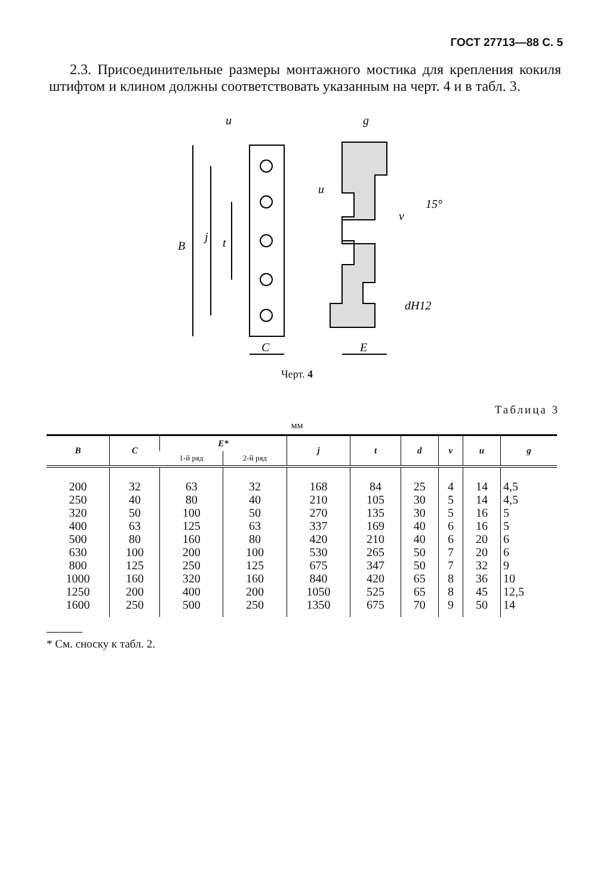ГОСТ 27713—88 С. 5
2.3. Присоединительные размеры монтажного мостика для крепления кокиля штифтом и клином должны соответствовать указанным на черт. 4 и в табл. 3.
u
g
B
j
t
C
E
u
v
15°
dH12
Черт. 4
Таблица 3
мм
| B | C | E* | | j | t | d | v | u | g |
| --- | --- | --- | --- | --- | --- | --- | --- | --- | --- |
| | | 1-й ряд | 2-й ряд | | | | | | |
| 200 250 320 400 500 630 800 1000 1250 1600 | 32 40 50 63 80 100 125 160 200 250 | 63 80 100 125 160 200 250 320 400 500 | 32 40 50 63 80 100 125 160 200 250 | 168 210 270 337 420 530 675 840 1050 1350 | 84 105 135 169 210 265 347 420 525 675 | 25 30 30 40 40 50 50 65 65 70 | 4 5 5 6 6 7 7 8 8 9 | 14 14 16 16 20 20 32 36 45 50 | 4,5 4,5 5 5 6 6 9 10 12,5 14 |
* См. сноску к табл. 2.